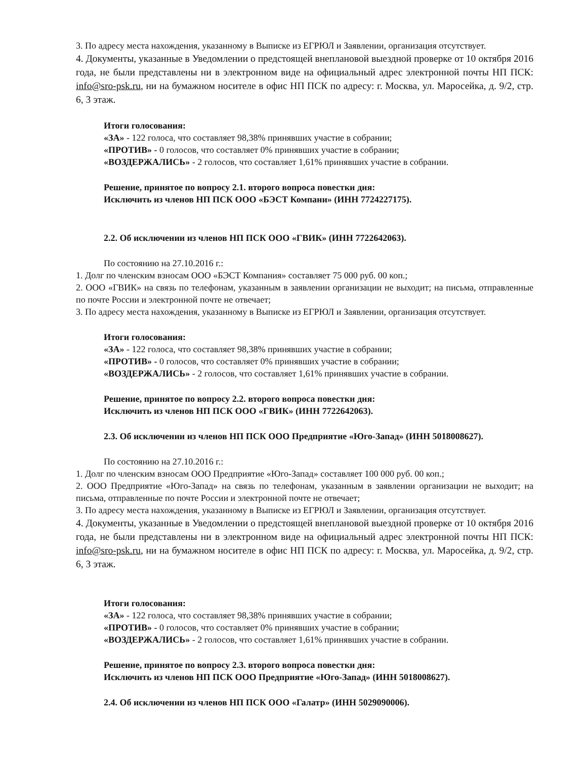3. По адресу места нахождения, указанному в Выписке из ЕГРЮЛ и Заявлении, организация отсутствует.
4. Документы, указанные в Уведомлении о предстоящей внеплановой выездной проверке от 10 октября 2016 года, не были представлены ни в электронном виде на официальный адрес электронной почты НП ПСК: info@sro-psk.ru, ни на бумажном носителе в офис НП ПСК по адресу: г. Москва, ул. Маросейка, д. 9/2, стр. 6, 3 этаж.
Итоги голосования:
«ЗА» - 122 голоса, что составляет 98,38% принявших участие в собрании;
«ПРОТИВ» - 0 голосов, что составляет 0% принявших участие в собрании;
«ВОЗДЕРЖАЛИСЬ» - 2 голосов, что составляет 1,61% принявших участие в собрании.
Решение, принятое по вопросу 2.1. второго вопроса повестки дня:
Исключить из членов НП ПСК ООО «БЭСТ Компани» (ИНН 7724227175).
2.2. Об исключении из членов НП ПСК ООО «ГВИК» (ИНН 7722642063).
По состоянию на 27.10.2016 г.:
1. Долг по членским взносам ООО «БЭСТ Компания» составляет 75 000 руб. 00 коп.;
2. ООО «ГВИК» на связь по телефонам, указанным в заявлении организации не выходит; на письма, отправленные по почте России и электронной почте не отвечает;
3. По адресу места нахождения, указанному в Выписке из ЕГРЮЛ и Заявлении, организация отсутствует.
Итоги голосования:
«ЗА» - 122 голоса, что составляет 98,38% принявших участие в собрании;
«ПРОТИВ» - 0 голосов, что составляет 0% принявших участие в собрании;
«ВОЗДЕРЖАЛИСЬ» - 2 голосов, что составляет 1,61% принявших участие в собрании.
Решение, принятое по вопросу 2.2. второго вопроса повестки дня:
Исключить из членов НП ПСК ООО «ГВИК» (ИНН 7722642063).
2.3. Об исключении из членов НП ПСК ООО Предприятие «Юго-Запад» (ИНН 5018008627).
По состоянию на 27.10.2016 г.:
1. Долг по членским взносам ООО Предприятие «Юго-Запад» составляет 100 000 руб. 00 коп.;
2. ООО Предприятие «Юго-Запад» на связь по телефонам, указанным в заявлении организации не выходит; на письма, отправленные по почте России и электронной почте не отвечает;
3. По адресу места нахождения, указанному в Выписке из ЕГРЮЛ и Заявлении, организация отсутствует.
4. Документы, указанные в Уведомлении о предстоящей внеплановой выездной проверке от 10 октября 2016 года, не были представлены ни в электронном виде на официальный адрес электронной почты НП ПСК: info@sro-psk.ru, ни на бумажном носителе в офис НП ПСК по адресу: г. Москва, ул. Маросейка, д. 9/2, стр. 6, 3 этаж.
Итоги голосования:
«ЗА» - 122 голоса, что составляет 98,38% принявших участие в собрании;
«ПРОТИВ» - 0 голосов, что составляет 0% принявших участие в собрании;
«ВОЗДЕРЖАЛИСЬ» - 2 голосов, что составляет 1,61% принявших участие в собрании.
Решение, принятое по вопросу 2.3. второго вопроса повестки дня:
Исключить из членов НП ПСК ООО Предприятие «Юго-Запад» (ИНН 5018008627).
2.4. Об исключении из членов НП ПСК ООО «Галатр» (ИНН 5029090006).